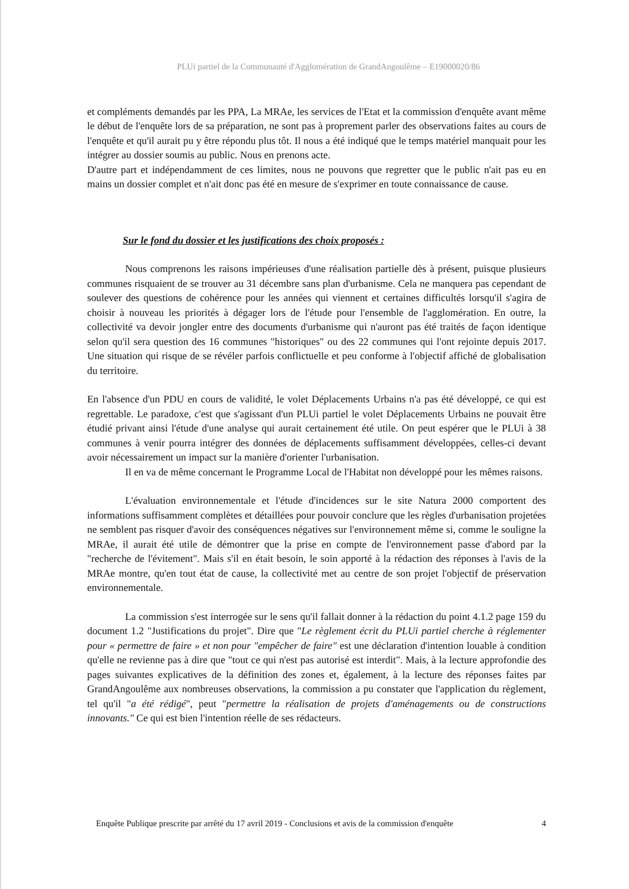PLUi partiel de la Communauté d'Agglomération de GrandAngoulême – E19000020/86
et compléments demandés par les PPA, La MRAe, les services de l'Etat et la commission d'enquête avant même le début de l'enquête lors de sa préparation, ne sont pas à proprement parler des observations faites au cours de l'enquête et qu'il aurait pu y être répondu plus tôt. Il nous a été indiqué que le temps matériel manquait pour les intégrer au dossier soumis au public. Nous en prenons acte.
D'autre part et indépendamment de ces limites, nous ne pouvons que regretter que le public n'ait pas eu en mains un dossier complet et n'ait donc pas été en mesure de s'exprimer en toute connaissance de cause.
Sur le fond du dossier et les justifications des choix proposés :
Nous comprenons les raisons impérieuses d'une réalisation partielle dès à présent, puisque plusieurs communes risquaient de se trouver au 31 décembre sans plan d'urbanisme. Cela ne manquera pas cependant de soulever des questions de cohérence pour les années qui viennent et certaines difficultés lorsqu'il s'agira de choisir à nouveau les priorités à dégager lors de l'étude pour l'ensemble de l'agglomération. En outre, la collectivité va devoir jongler entre des documents d'urbanisme qui n'auront pas été traités de façon identique selon qu'il sera question des 16 communes "historiques" ou des 22 communes qui l'ont rejointe depuis 2017. Une situation qui risque de se révéler parfois conflictuelle et peu conforme à l'objectif affiché de globalisation du territoire.
En l'absence d'un PDU en cours de validité, le volet Déplacements Urbains n'a pas été développé, ce qui est regrettable. Le paradoxe, c'est que s'agissant d'un PLUi partiel le volet Déplacements Urbains ne pouvait être étudié privant ainsi l'étude d'une analyse qui aurait certainement été utile. On peut espérer que le PLUi à 38 communes à venir pourra intégrer des données de déplacements suffisamment développées, celles-ci devant avoir nécessairement un impact sur la manière d'orienter l'urbanisation.
Il en va de même concernant le Programme Local de l'Habitat non développé pour les mêmes raisons.
L'évaluation environnementale et l'étude d'incidences sur le site Natura 2000 comportent des informations suffisamment complètes et détaillées pour pouvoir conclure que les règles d'urbanisation projetées ne semblent pas risquer d'avoir des conséquences négatives sur l'environnement même si, comme le souligne la MRAe, il aurait été utile de démontrer que la prise en compte de l'environnement passe d'abord par la "recherche de l'évitement". Mais s'il en était besoin, le soin apporté à la rédaction des réponses à l'avis de la MRAe montre, qu'en tout état de cause, la collectivité met au centre de son projet l'objectif de préservation environnementale.
La commission s'est interrogée sur le sens qu'il fallait donner à la rédaction du point 4.1.2 page 159 du document 1.2 "Justifications du projet". Dire que "Le règlement écrit du PLUi partiel cherche à réglementer pour « permettre de faire » et non pour "empêcher de faire" est une déclaration d'intention louable à condition qu'elle ne revienne pas à dire que "tout ce qui n'est pas autorisé est interdit". Mais, à la lecture approfondie des pages suivantes explicatives de la définition des zones et, également, à la lecture des réponses faites par GrandAngoulême aux nombreuses observations, la commission a pu constater que l'application du règlement, tel qu'il "a été rédigé", peut "permettre la réalisation de projets d'aménagements ou de constructions innovants." Ce qui est bien l'intention réelle de ses rédacteurs.
Enquête Publique prescrite par arrêté du 17 avril 2019 - Conclusions et avis de la commission d'enquête 4